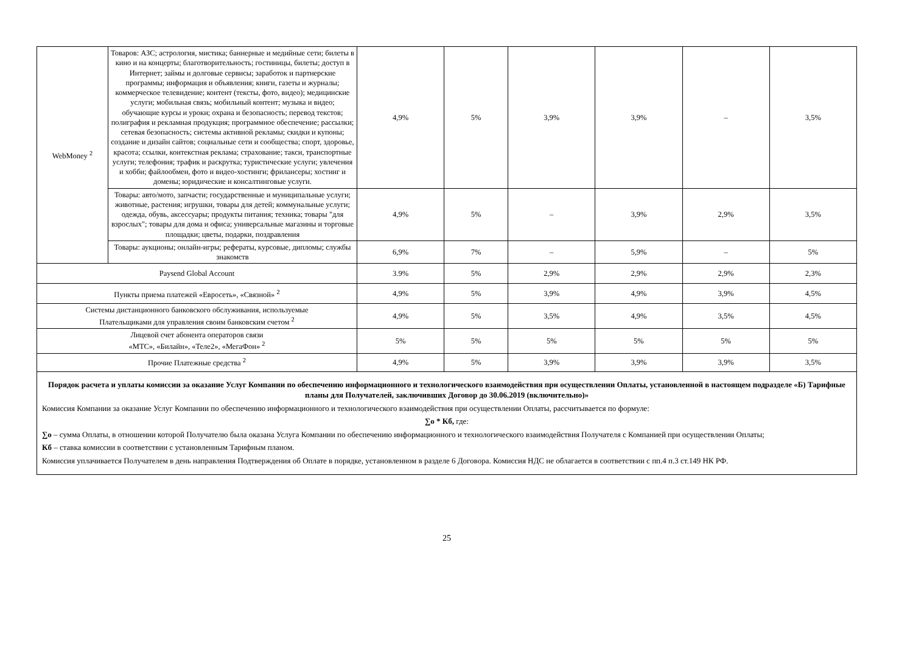| WebMoney <sup>2</sup> | Товаров: АЗС; астрология, мистика; баннерные и медийные сети; билеты в кино и на концерты; благотворительность; гостиницы, билеты; доступ в Интернет; займы и долговые сервисы; заработок и партнерские программы; информация и объявления; книги, газеты и журналы; коммерческое телевидение; контент (тексты, фото, видео); медицинские услуги; мобильная связь; мобильный контент; музыка и видео; обучающие курсы и уроки; охрана и безопасность; перевод текстов; полиграфия и рекламная продукция; программное обеспечение; рассылки; сетевая безопасность; системы активной рекламы; скидки и купоны; создание и дизайн сайтов; социальные сети и сообщества; спорт, здоровье, красота; ссылки, контекстная реклама; страхование; такси, транспортные услуги; телефония; трафик и раскрутка; туристические услуги; увлечения и хобби; файлообмен, фото и видео-хостинги; фрилансеры; хостинг и домены; юридические и консалтинговые услуги. | 4,9% | 5% | 3,9% | 3,9% | – | 3,5% |
| | Товары: авто/мото, запчасти; государственные и муниципальные услуги; животные, растения; игрушки, товары для детей; коммунальные услуги; одежда, обувь, аксессуары; продукты питания; техника; товары "для взрослых"; товары для дома и офиса; универсальные магазины и торговые площадки; цветы, подарки, поздравления | 4,9% | 5% | – | 3,9% | 2,9% | 3,5% |
| | Товары: аукционы; онлайн-игры; рефераты, курсовые, дипломы; службы знакомств | 6,9% | 7% | – | 5,9% | – | 5% |
| Paysend Global Account | | 3.9% | 5% | 2,9% | 2,9% | 2,9% | 2,3% |
| Пункты приема платежей «Евросеть», «Связной» <sup>2</sup> | | 4,9% | 5% | 3,9% | 4,9% | 3,9% | 4,5% |
| Системы дистанционного банковского обслуживания, используемые Плательщиками для управления своим банковским счетом <sup>2</sup> | | 4,9% | 5% | 3,5% | 4,9% | 3,5% | 4,5% |
| Лицевой счет абонента операторов связи «МТС», «Билайн», «Теле2», «МегаФон» <sup>2</sup> | | 5% | 5% | 5% | 5% | 5% | 5% |
| Прочие Платежные средства <sup>2</sup> | | 4,9% | 5% | 3,9% | 3,9% | 3,9% | 3,5% |
Порядок расчета и уплаты комиссии за оказание Услуг Компании по обеспечению информационного и технологического взаимодействия при осуществлении Оплаты, установленной в настоящем подразделе «Б) Тарифные планы для Получателей, заключивших Договор до 30.06.2019 (включительно)»
Комиссия Компании за оказание Услуг Компании по обеспечению информационного и технологического взаимодействия при осуществлении Оплаты, рассчитывается по формуле:
∑о * Кб, где:
∑о – сумма Оплаты, в отношении которой Получателю была оказана Услуга Компании по обеспечению информационного и технологического взаимодействия Получателя с Компанией при осуществлении Оплаты;
Кб – ставка комиссии в соответствии с установленным Тарифным планом.
Комиссия уплачивается Получателем в день направления Подтверждения об Оплате в порядке, установленном в разделе 6 Договора. Комиссия НДС не облагается в соответствии с пп.4 п.3 ст.149 НК РФ.
25